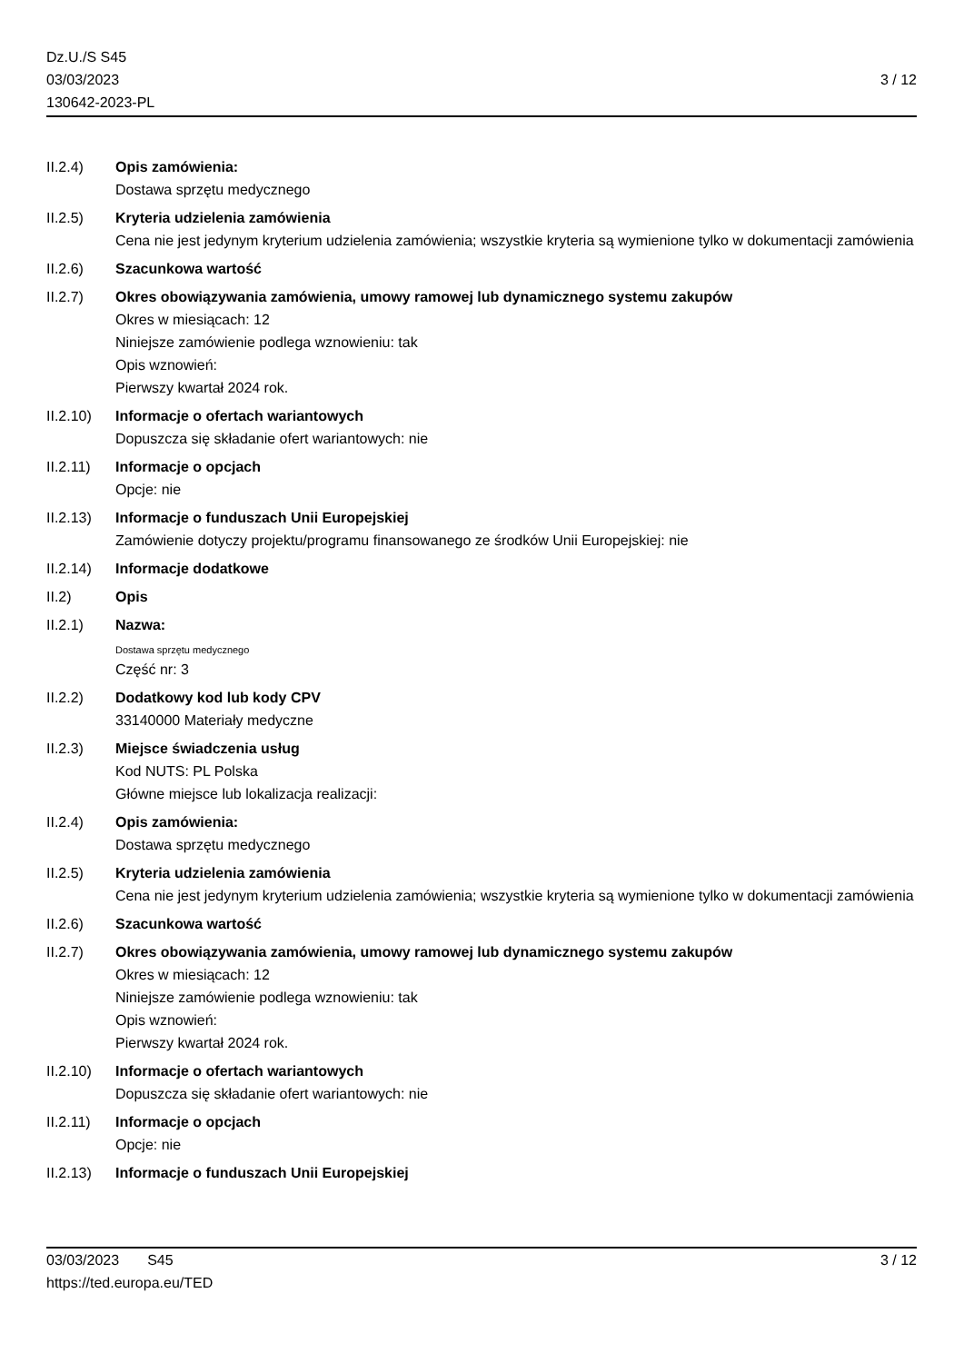Dz.U./S S45
03/03/2023
130642-2023-PL
3 / 12
II.2.4) Opis zamówienia:
Dostawa sprzętu medycznego
II.2.5) Kryteria udzielenia zamówienia
Cena nie jest jedynym kryterium udzielenia zamówienia; wszystkie kryteria są wymienione tylko w dokumentacji zamówienia
II.2.6) Szacunkowa wartość
II.2.7) Okres obowiązywania zamówienia, umowy ramowej lub dynamicznego systemu zakupów
Okres w miesiącach: 12
Niniejsze zamówienie podlega wznowieniu: tak
Opis wznowień:
Pierwszy kwartał 2024 rok.
II.2.10)
Informacje o ofertach wariantowych
Dopuszcza się składanie ofert wariantowych: nie
II.2.11)
Informacje o opcjach
Opcje: nie
II.2.13)
Informacje o funduszach Unii Europejskiej
Zamówienie dotyczy projektu/programu finansowanego ze środków Unii Europejskiej: nie
II.2.14)
Informacje dodatkowe
II.2) Opis
II.2.1) Nazwa:
Dostawa sprzętu medycznego
Część nr: 3
II.2.2) Dodatkowy kod lub kody CPV
33140000 Materiały medyczne
II.2.3) Miejsce świadczenia usług
Kod NUTS: PL Polska
Główne miejsce lub lokalizacja realizacji:
II.2.4) Opis zamówienia:
Dostawa sprzętu medycznego
II.2.5) Kryteria udzielenia zamówienia
Cena nie jest jedynym kryterium udzielenia zamówienia; wszystkie kryteria są wymienione tylko w dokumentacji zamówienia
II.2.6) Szacunkowa wartość
II.2.7) Okres obowiązywania zamówienia, umowy ramowej lub dynamicznego systemu zakupów
Okres w miesiącach: 12
Niniejsze zamówienie podlega wznowieniu: tak
Opis wznowień:
Pierwszy kwartał 2024 rok.
II.2.10)
Informacje o ofertach wariantowych
Dopuszcza się składanie ofert wariantowych: nie
II.2.11)
Informacje o opcjach
Opcje: nie
II.2.13)
Informacje o funduszach Unii Europejskiej
03/03/2023 S45 3 / 12
https://ted.europa.eu/TED